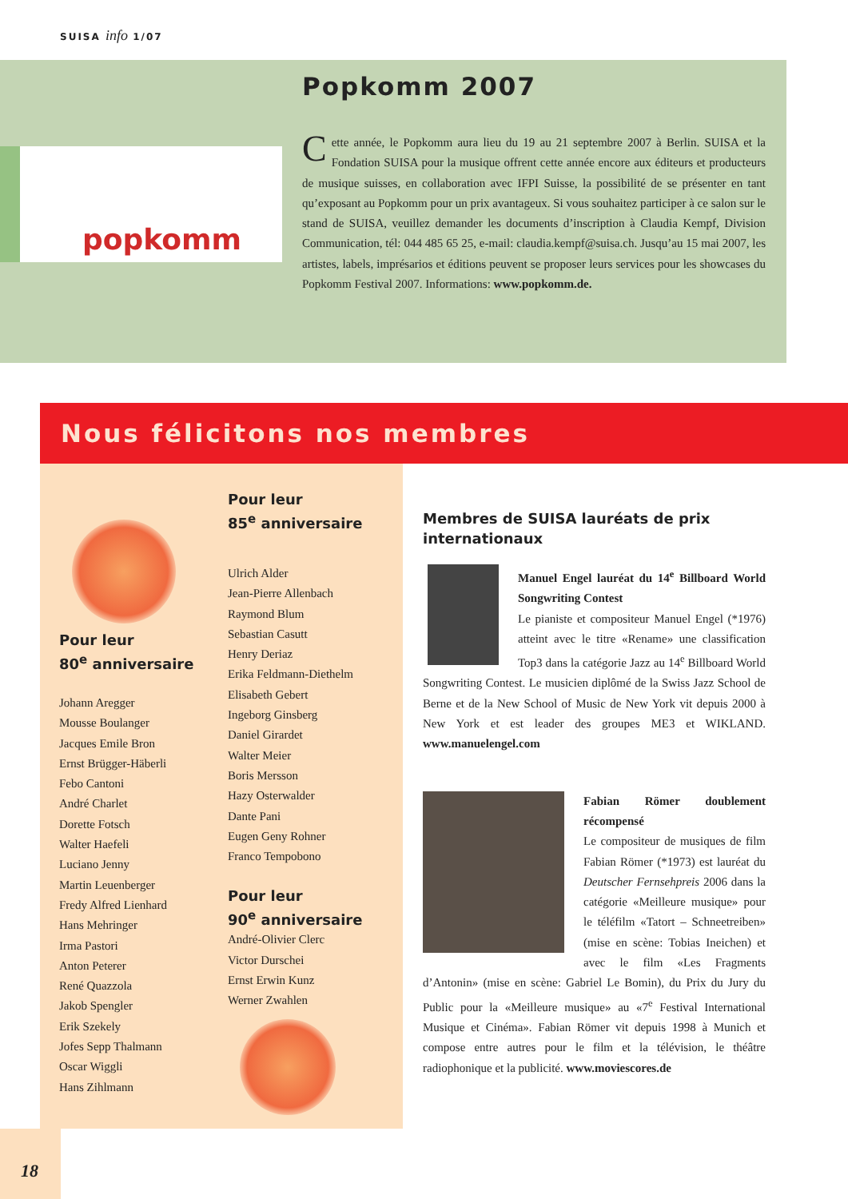SUISA info 1/07
popkomm
Popkomm 2007
Cette année, le Popkomm aura lieu du 19 au 21 septembre 2007 à Berlin. SUISA et la Fondation SUISA pour la musique offrent cette année encore aux éditeurs et producteurs de musique suisses, en collaboration avec IFPI Suisse, la possibilité de se présenter en tant qu’exposant au Popkomm pour un prix avantageux. Si vous souhaitez participer à ce salon sur le stand de SUISA, veuillez demander les documents d’inscription à Claudia Kempf, Division Communication, tél: 044 485 65 25, e-mail: claudia.kempf@suisa.ch. Jusqu’au 15 mai 2007, les artistes, labels, imprésarios et éditions peuvent se proposer leurs services pour les showcases du Popkomm Festival 2007. Informations: www.popkomm.de.
Nous félicitons nos membres
Pour leur
80<sup>e</sup> anniversaire
Johann Aregger
Mousse Boulanger
Jacques Emile Bron
Ernst Brügger-Häberli
Febo Cantoni
André Charlet
Dorette Fotsch
Walter Haefeli
Luciano Jenny
Martin Leuenberger
Fredy Alfred Lienhard
Hans Mehringer
Irma Pastori
Anton Peterer
René Quazzola
Jakob Spengler
Erik Szekely
Jofes Sepp Thalmann
Oscar Wiggli
Hans Zihlmann
Pour leur
85<sup>e</sup> anniversaire
Ulrich Alder
Jean-Pierre Allenbach
Raymond Blum
Sebastian Casutt
Henry Deriaz
Erika Feldmann-Diethelm
Elisabeth Gebert
Ingeborg Ginsberg
Daniel Girardet
Walter Meier
Boris Mersson
Hazy Osterwalder
Dante Pani
Eugen Geny Rohner
Franco Tempobono
Pour leur
90<sup>e</sup> anniversaire
André-Olivier Clerc
Victor Durschei
Ernst Erwin Kunz
Werner Zwahlen
Membres de SUISA lauréats de prix internationaux
Manuel Engel lauréat du 14<sup>e</sup> Billboard World Songwriting Contest
Le pianiste et compositeur Manuel Engel (*1976) atteint avec le titre «Rename» une classification Top3 dans la catégorie Jazz au 14<sup>e</sup> Billboard World Songwriting Contest. Le musicien diplômé de la Swiss Jazz School de Berne et de la New School of Music de New York vit depuis 2000 à New York et est leader des groupes ME3 et WIKLAND. www.manuelengel.com
Fabian Römer doublement récompensé
Le compositeur de musiques de film Fabian Römer (*1973) est lauréat du Deutscher Fernsehpreis 2006 dans la catégorie «Meilleure musique» pour le téléfilm «Tatort – Schneetreiben» (mise en scène: Tobias Ineichen) et avec le film «Les Fragments d’Antonin» (mise en scène: Gabriel Le Bomin), du Prix du Jury du Public pour la «Meilleure musique» au «7<sup>e</sup> Festival International Musique et Cinéma». Fabian Römer vit depuis 1998 à Munich et compose entre autres pour le film et la télévision, le théâtre radiophonique et la publicité. www.moviescores.de
18